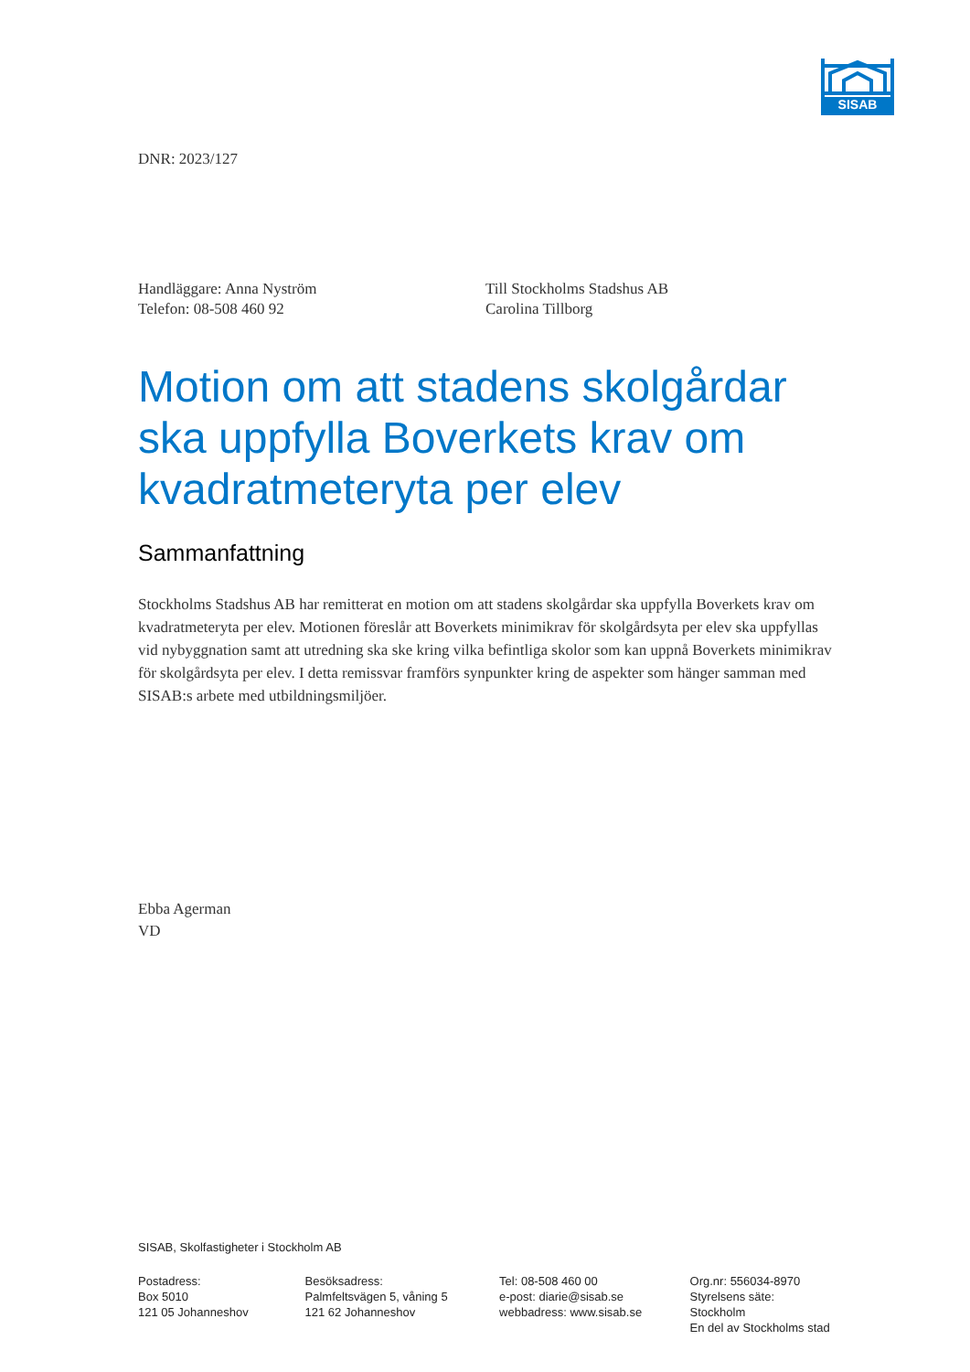SISAB
DNR: 2023/127
Handläggare: Anna Nyström
Telefon: 08-508 460 92
Till Stockholms Stadshus AB
Carolina Tillborg
Motion om att stadens skolgårdar ska uppfylla Boverkets krav om kvadratmeteryta per elev
Sammanfattning
Stockholms Stadshus AB har remitterat en motion om att stadens skolgårdar ska uppfylla Boverkets krav om kvadratmeteryta per elev. Motionen föreslår att Boverkets minimikrav för skolgårdsyta per elev ska uppfyllas vid nybyggnation samt att utredning ska ske kring vilka befintliga skolor som kan uppnå Boverkets minimikrav för skolgårdsyta per elev. I detta remissvar framförs synpunkter kring de aspekter som hänger samman med SISAB:s arbete med utbildningsmiljöer.
Ebba Agerman
VD
SISAB, Skolfastigheter i Stockholm AB
Postadress:
Box 5010
121 05 Johanneshov
Besöksadress:
Palmfeltsvägen 5, våning 5
121 62 Johanneshov
Tel: 08-508 460 00
e-post: diarie@sisab.se
webbadress: www.sisab.se
Org.nr: 556034-8970
Styrelsens säte: Stockholm
En del av Stockholms stad